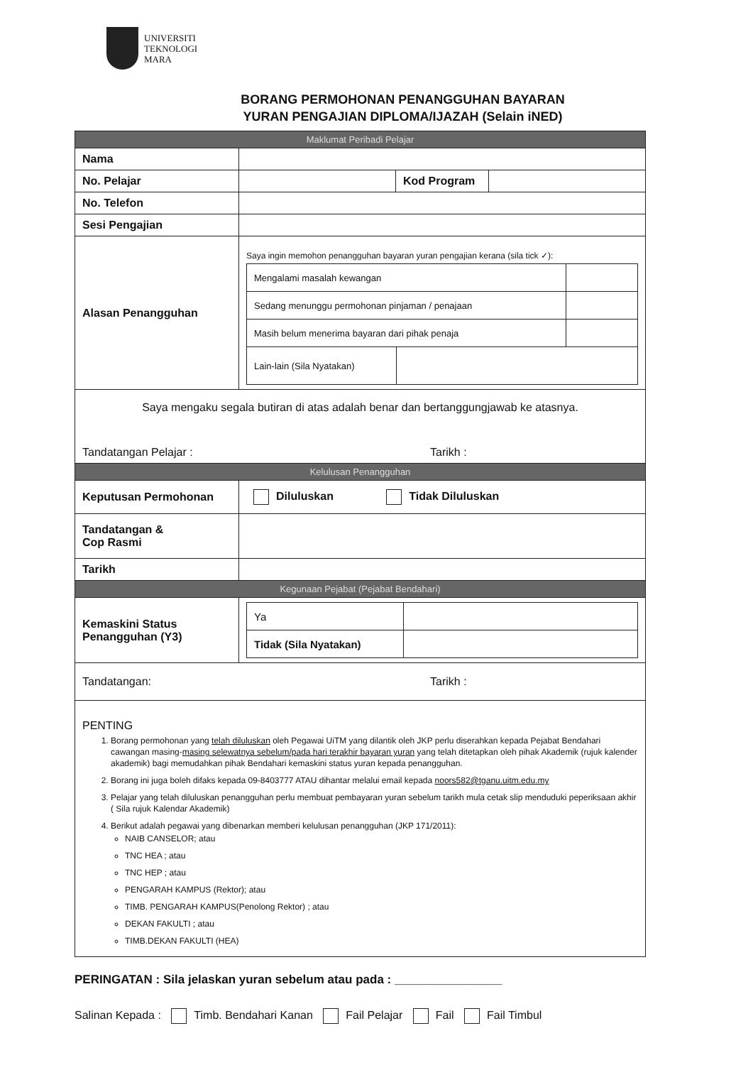UNIVERSITI
TEKNOLOGI
MARA
BORANG PERMOHONAN PENANGGUHAN BAYARAN
YURAN PENGAJIAN DIPLOMA/IJAZAH (Selain iNED)
| Maklumat Peribadi Pelajar | | | |
| Nama | | | |
| No. Pelajar | | Kod Program | |
| No. Telefon | | | |
| Sesi Pengajian | | | |
| Alasan Penangguhan | Saya ingin memohon penangguhan bayaran yuran pengajian kerana (sila tick ✓): / Mengalami masalah kewangan / / / / Sedang menunggu permohonan pinjaman / penajaan / / / / Masih belum menerima bayaran dari pihak penaja / / / / Lain-lain (Sila Nyatakan) / / / | | |
| Saya mengaku segala butiran di atas adalah benar dan bertanggungjawab ke atasnya. Tandatangan Pelajar : Tarikh : | | | |
| Kelulusan Penangguhan | | | |
| Keputusan Permohonan | Diluluskan Tidak Diluluskan | | |
| Tandatangan & Cop Rasmi | | | |
| Tarikh | | | |
| Kegunaan Pejabat (Pejabat Bendahari) | | | |
| Kemaskini Status Penangguhan (Y3) | / Ya / / / Tidak (Sila Nyatakan) / / | | |
| Tandatangan: Tarikh : | | | |
| PENTING 1. Borang permohonan yang telah diluluskan oleh Pegawai UiTM yang dilantik oleh JKP perlu diserahkan kepada Pejabat Bendahari cawangan masing- masing selewatnya sebelum/pada hari terakhir bayaran yuran yang telah ditetapkan oleh pihak Akademik (rujuk kalender akademik) bagi memudahkan pihak Bendahari kemaskini status yuran kepada penangguhan. 2. Borang ini juga boleh difaks kepada 09-8403777 ATAU dihantar melalui email kepada noors582@tganu.uitm.edu.my 3. Pelajar yang telah diluluskan penangguhan perlu membuat pembayaran yuran sebelum tarikh mula cetak slip menduduki peperiksaan akhir ( Sila rujuk Kalendar Akademik) 4. Berikut adalah pegawai yang dibenarkan memberi kelulusan penangguhan (JKP 171/2011): NAIB CANSELOR; atau TNC HEA ; atau TNC HEP ; atau PENGARAH KAMPUS (Rektor); atau TIMB. PENGARAH KAMPUS(Penolong Rektor) ; atau DEKAN FAKULTI ; atau TIMB.DEKAN FAKULTI (HEA) | | | |
PERINGATAN : Sila jelaskan yuran sebelum atau pada : ________________
Salinan Kepada : Timb. Bendahari Kanan Fail Pelajar Fail Fail Timbul